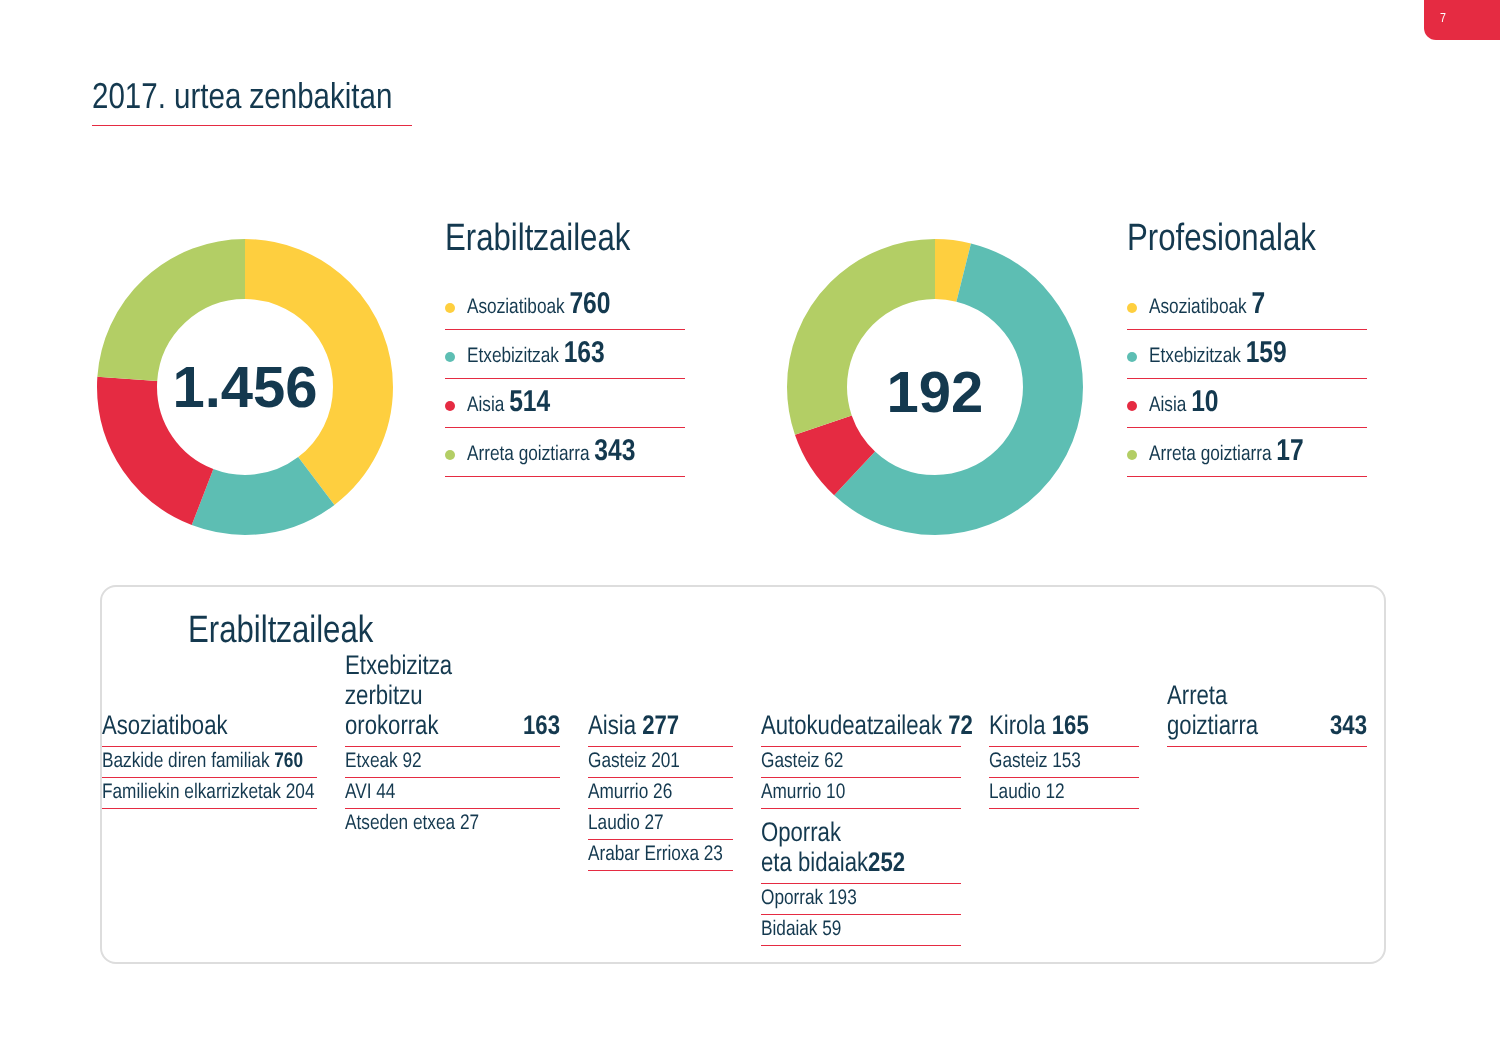7
2017. urtea zenbakitan
1.456
Erabiltzaileak
Asoziatiboak 760
Etxebizitzak 163
Aisia 514
Arreta goiztiarra 343
192
Profesionalak
Asoziatiboak 7
Etxebizitzak 159
Aisia 10
Arreta goiztiarra 17
Erabiltzaileak
Asoziatiboak
Bazkide diren familiak 760
Familiekin elkarrizketak 204
Etxebizitza
zerbitzu orokorrak 163
Etxeak 92
AVI 44
Atseden etxea 27
Aisia 277
Gasteiz 201
Amurrio 26
Laudio 27
Arabar Errioxa 23
Autokudeatzaileak 72
Gasteiz 62
Amurrio 10
Oporrak
eta bidaiak 252
Oporrak 193
Bidaiak 59
Kirola 165
Gasteiz 153
Laudio 12
Arreta goiztiarra 343